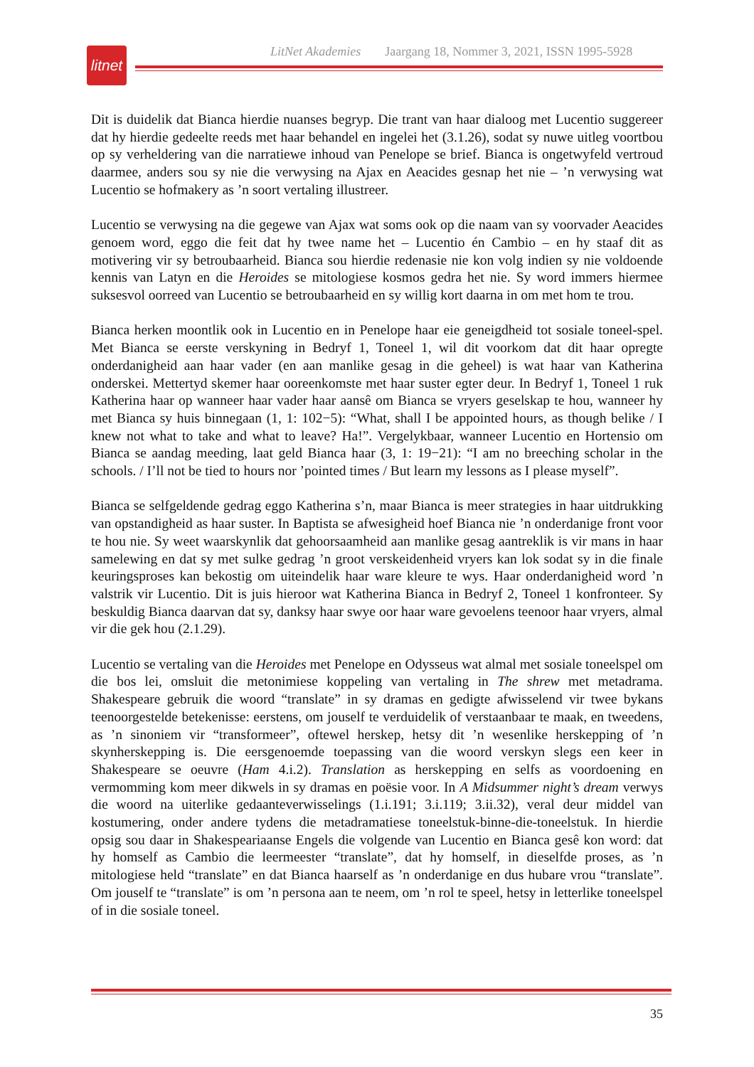litnet
LitNet Akademies Jaargang 18, Nommer 3, 2021, ISSN 1995-5928
Dit is duidelik dat Bianca hierdie nuanses begryp. Die trant van haar dialoog met Lucentio suggereer dat hy hierdie gedeelte reeds met haar behandel en ingelei het (3.1.26), sodat sy nuwe uitleg voortbou op sy verheldering van die narratiewe inhoud van Penelope se brief. Bianca is ongetwyfeld vertroud daarmee, anders sou sy nie die verwysing na Ajax en Aeacides gesnap het nie – ’n verwysing wat Lucentio se hofmakery as ’n soort vertaling illustreer.
Lucentio se verwysing na die gegewe van Ajax wat soms ook op die naam van sy voorvader Aeacides genoem word, eggo die feit dat hy twee name het – Lucentio én Cambio – en hy staaf dit as motivering vir sy betroubaarheid. Bianca sou hierdie redenasie nie kon volg indien sy nie voldoende kennis van Latyn en die Heroides se mitologiese kosmos gedra het nie. Sy word immers hiermee suksesvol oorreed van Lucentio se betroubaarheid en sy willig kort daarna in om met hom te trou.
Bianca herken moontlik ook in Lucentio en in Penelope haar eie geneigdheid tot sosiale toneel-spel. Met Bianca se eerste verskyning in Bedryf 1, Toneel 1, wil dit voorkom dat dit haar opregte onderdanigheid aan haar vader (en aan manlike gesag in die geheel) is wat haar van Katherina onderskei. Mettertyd skemer haar ooreenkomste met haar suster egter deur. In Bedryf 1, Toneel 1 ruk Katherina haar op wanneer haar vader haar aansê om Bianca se vryers geselskap te hou, wanneer hy met Bianca sy huis binnegaan (1, 1: 102−5): “What, shall I be appointed hours, as though belike / I knew not what to take and what to leave? Ha!”. Vergelykbaar, wanneer Lucentio en Hortensio om Bianca se aandag meeding, laat geld Bianca haar (3, 1: 19−21): “I am no breeching scholar in the schools. / I’ll not be tied to hours nor ’pointed times / But learn my lessons as I please myself”.
Bianca se selfgeldende gedrag eggo Katherina s’n, maar Bianca is meer strategies in haar uitdrukking van opstandigheid as haar suster. In Baptista se afwesigheid hoef Bianca nie ’n onderdanige front voor te hou nie. Sy weet waarskynlik dat gehoorsaamheid aan manlike gesag aantreklik is vir mans in haar samelewing en dat sy met sulke gedrag ’n groot verskeidenheid vryers kan lok sodat sy in die finale keuringsproses kan bekostig om uiteindelik haar ware kleure te wys. Haar onderdanigheid word ’n valstrik vir Lucentio. Dit is juis hieroor wat Katherina Bianca in Bedryf 2, Toneel 1 konfronteer. Sy beskuldig Bianca daarvan dat sy, danksy haar swye oor haar ware gevoelens teenoor haar vryers, almal vir die gek hou (2.1.29).
Lucentio se vertaling van die Heroides met Penelope en Odysseus wat almal met sosiale toneelspel om die bos lei, omsluit die metonimiese koppeling van vertaling in The shrew met metadrama. Shakespeare gebruik die woord “translate” in sy dramas en gedigte afwisselend vir twee bykans teenoorgestelde betekenisse: eerstens, om jouself te verduidelik of verstaanbaar te maak, en tweedens, as ’n sinoniem vir “transformeer”, oftewel herskep, hetsy dit ’n wesenlike herskepping of ’n skynherskepping is. Die eersgenoemde toepassing van die woord verskyn slegs een keer in Shakespeare se oeuvre (Ham 4.i.2). Translation as herskepping en selfs as voordoening en vermomming kom meer dikwels in sy dramas en poësie voor. In A Midsummer night’s dream verwys die woord na uiterlike gedaanteverwisselings (1.i.191; 3.i.119; 3.ii.32), veral deur middel van kostumering, onder andere tydens die metadramatiese toneelstuk-binne-die-toneelstuk. In hierdie opsig sou daar in Shakespeariaanse Engels die volgende van Lucentio en Bianca gesê kon word: dat hy homself as Cambio die leermeester “translate”, dat hy homself, in dieselfde proses, as ’n mitologiese held “translate” en dat Bianca haarself as ’n onderdanige en dus hubare vrou “translate”. Om jouself te “translate” is om ’n persona aan te neem, om ’n rol te speel, hetsy in letterlike toneelspel of in die sosiale toneel.
35